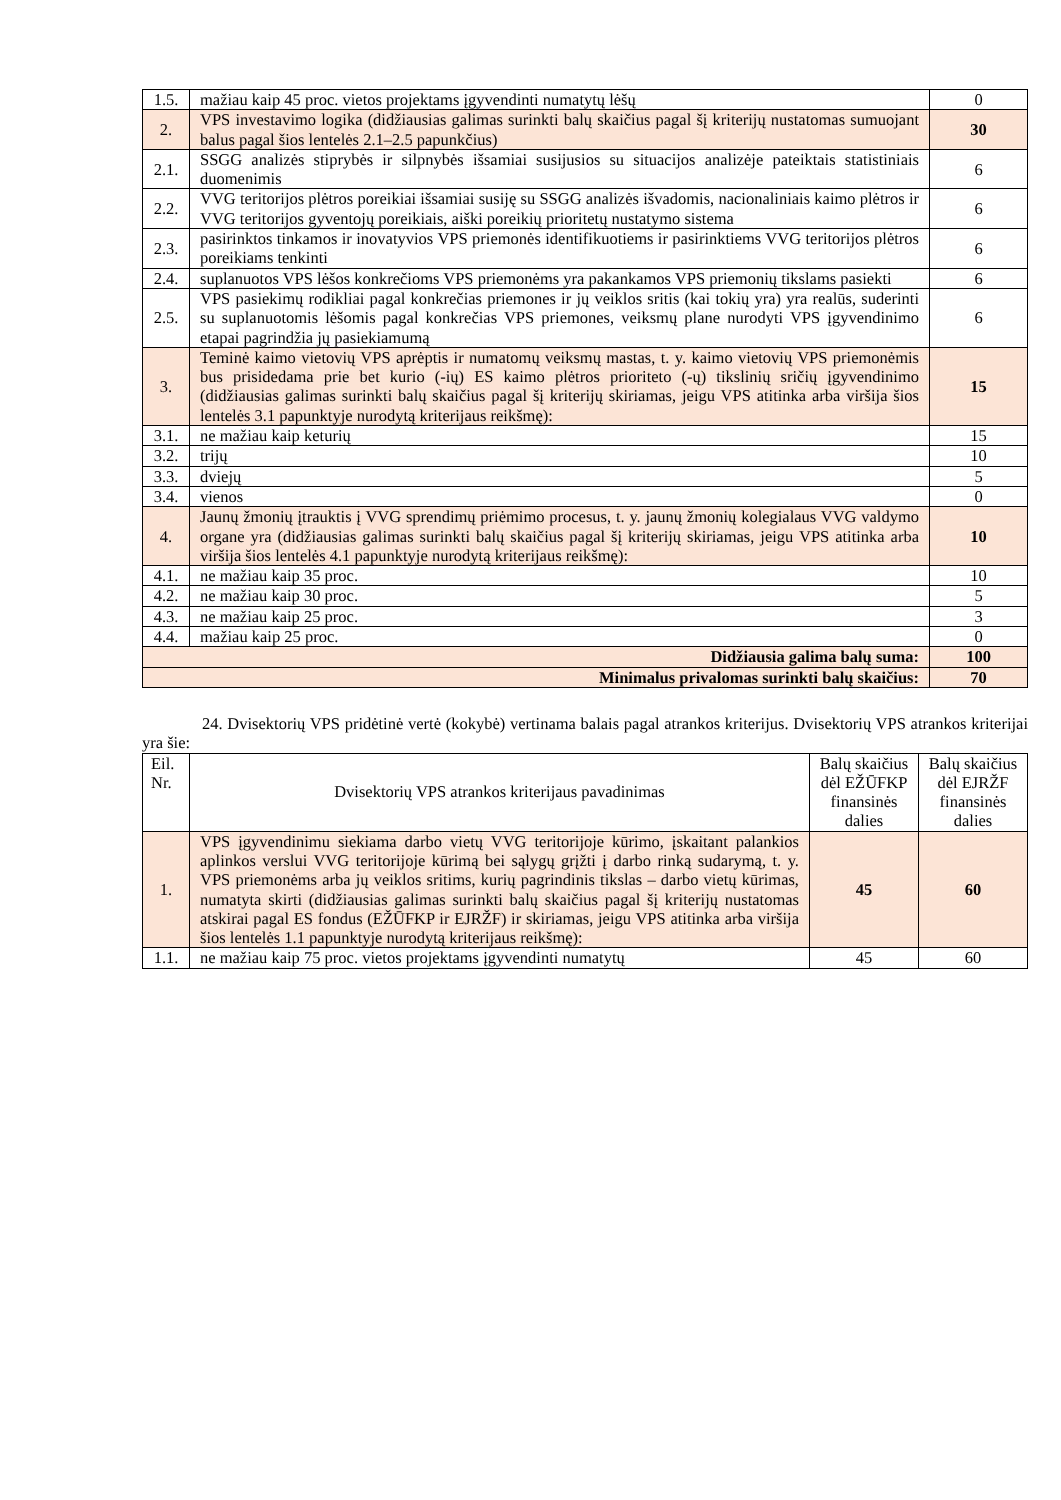| 1.5. | mažiau kaip 45 proc. vietos projektams įgyvendinti numatytų lėšų | 0 |
| 2. | VPS investavimo logika (didžiausias galimas surinkti balų skaičius pagal šį kriterijų nustatomas sumuojant balus pagal šios lentelės 2.1–2.5 papunkčius) | 30 |
| 2.1. | SSGG analizės stiprybės ir silpnybės išsamiai susijusios su situacijos analizėje pateiktais statistiniais duomenimis | 6 |
| 2.2. | VVG teritorijos plėtros poreikiai išsamiai susiję su SSGG analizės išvadomis, nacionaliniais kaimo plėtros ir VVG teritorijos gyventojų poreikiais, aiški poreikių prioritetų nustatymo sistema | 6 |
| 2.3. | pasirinktos tinkamos ir inovatyvios VPS priemonės identifikuotiems ir pasirinktiems VVG teritorijos plėtros poreikiams tenkinti | 6 |
| 2.4. | suplanuotos VPS lėšos konkrečioms VPS priemonėms yra pakankamos VPS priemonių tikslams pasiekti | 6 |
| 2.5. | VPS pasiekimų rodikliai pagal konkrečias priemones ir jų veiklos sritis (kai tokių yra) yra realūs, suderinti su suplanuotomis lėšomis pagal konkrečias VPS priemones, veiksmų plane nurodyti VPS įgyvendinimo etapai pagrindžia jų pasiekiamumą | 6 |
| 3. | Teminė kaimo vietovių VPS aprėptis ir numatomų veiksmų mastas, t. y. kaimo vietovių VPS priemonėmis bus prisidedama prie bet kurio (-ių) ES kaimo plėtros prioriteto (-ų) tikslinių sričių įgyvendinimo (didžiausias galimas surinkti balų skaičius pagal šį kriterijų skiriamas, jeigu VPS atitinka arba viršija šios lentelės 3.1 papunktyje nurodytą kriterijaus reikšmę): | 15 |
| 3.1. | ne mažiau kaip keturių | 15 |
| 3.2. | trijų | 10 |
| 3.3. | dviejų | 5 |
| 3.4. | vienos | 0 |
| 4. | Jaunų žmonių įtrauktis į VVG sprendimų priėmimo procesus, t. y. jaunų žmonių kolegialaus VVG valdymo organe yra (didžiausias galimas surinkti balų skaičius pagal šį kriterijų skiriamas, jeigu VPS atitinka arba viršija šios lentelės 4.1 papunktyje nurodytą kriterijaus reikšmę): | 10 |
| 4.1. | ne mažiau kaip 35 proc. | 10 |
| 4.2. | ne mažiau kaip 30 proc. | 5 |
| 4.3. | ne mažiau kaip 25 proc. | 3 |
| 4.4. | mažiau kaip 25 proc. | 0 |
| Didžiausia galima balų suma: | | 100 |
| Minimalus privalomas surinkti balų skaičius: | | 70 |
24. Dvisektorių VPS pridėtinė vertė (kokybė) vertinama balais pagal atrankos kriterijus. Dvisektorių VPS atrankos kriterijai yra šie:
| Eil. Nr. | Dvisektorių VPS atrankos kriterijaus pavadinimas | Balų skaičius dėl EŽŪFKP finansinės dalies | Balų skaičius dėl EJRŽF finansinės dalies |
| 1. | VPS įgyvendinimu siekiama darbo vietų VVG teritorijoje kūrimo, įskaitant palankios aplinkos verslui VVG teritorijoje kūrimą bei sąlygų grįžti į darbo rinką sudarymą, t. y. VPS priemonėms arba jų veiklos sritims, kurių pagrindinis tikslas – darbo vietų kūrimas, numatyta skirti (didžiausias galimas surinkti balų skaičius pagal šį kriterijų nustatomas atskirai pagal ES fondus (EŽŪFKP ir EJRŽF) ir skiriamas, jeigu VPS atitinka arba viršija šios lentelės 1.1 papunktyje nurodytą kriterijaus reikšmę): | 45 | 60 |
| 1.1. | ne mažiau kaip 75 proc. vietos projektams įgyvendinti numatytų | 45 | 60 |